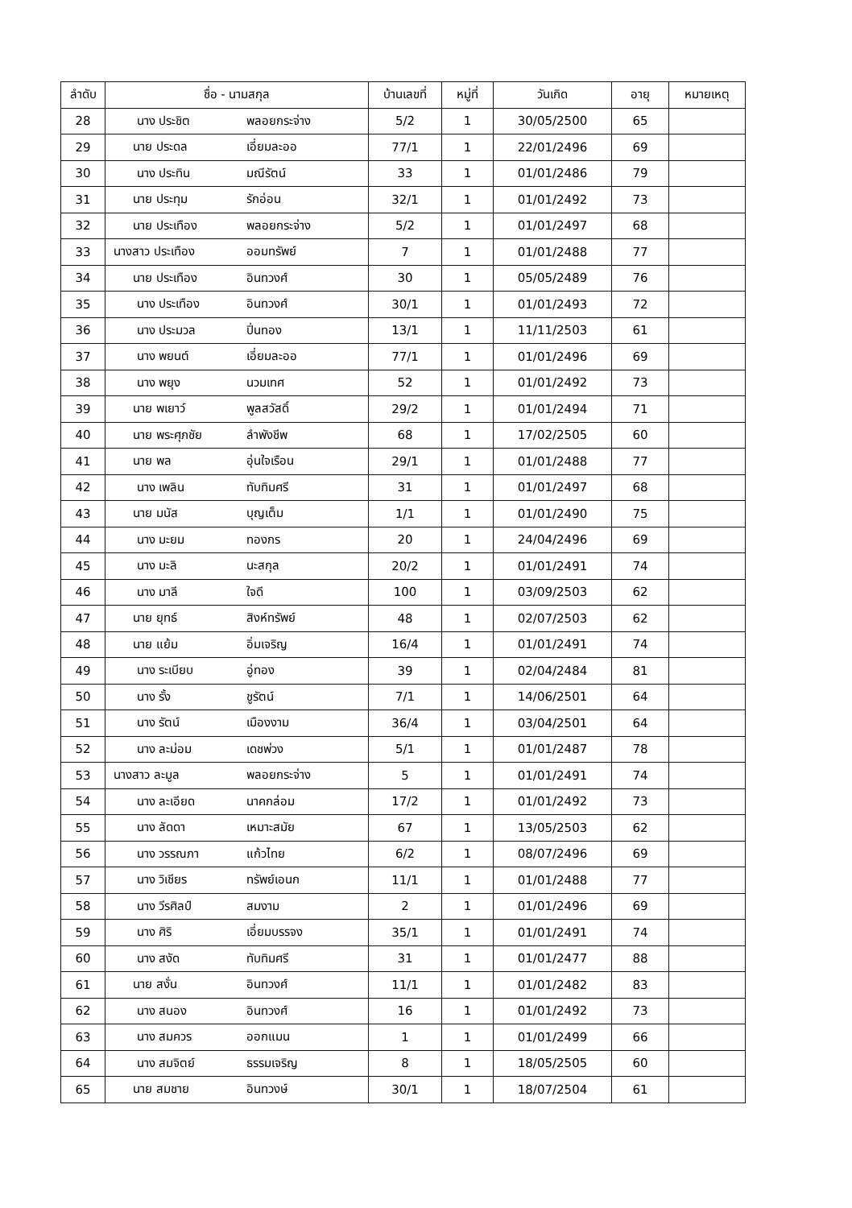| ลำดับ | ชื่อ - นามสกุล | บ้านเลขที่ | หมู่ที่ | วันเกิด | อายุ | หมายเหตุ |
| --- | --- | --- | --- | --- | --- | --- |
| 28 | นาง ประชิต พลอยกระจ่าง | 5/2 | 1 | 30/05/2500 | 65 | |
| 29 | นาย ประดล เอี่ยมละออ | 77/1 | 1 | 22/01/2496 | 69 | |
| 30 | นาง ประทิน มณีรัตน์ | 33 | 1 | 01/01/2486 | 79 | |
| 31 | นาย ประทุม รักอ่อน | 32/1 | 1 | 01/01/2492 | 73 | |
| 32 | นาย ประเทือง พลอยกระจ่าง | 5/2 | 1 | 01/01/2497 | 68 | |
| 33 | นางสาว ประเทือง ออมทรัพย์ | 7 | 1 | 01/01/2488 | 77 | |
| 34 | นาย ประเทือง อินทวงศ์ | 30 | 1 | 05/05/2489 | 76 | |
| 35 | นาง ประเทือง อินทวงศ์ | 30/1 | 1 | 01/01/2493 | 72 | |
| 36 | นาง ประมวล ปิ่นทอง | 13/1 | 1 | 11/11/2503 | 61 | |
| 37 | นาง พยนต์ เอี่ยมละออ | 77/1 | 1 | 01/01/2496 | 69 | |
| 38 | นาง พยุง นวมเทศ | 52 | 1 | 01/01/2492 | 73 | |
| 39 | นาย พเยาว์ พูลสวัสดิ์ | 29/2 | 1 | 01/01/2494 | 71 | |
| 40 | นาย พระศุภชัย ลำพังชีพ | 68 | 1 | 17/02/2505 | 60 | |
| 41 | นาย พล อุ่นใจเรือน | 29/1 | 1 | 01/01/2488 | 77 | |
| 42 | นาง เพลิน ทับทิมศรี | 31 | 1 | 01/01/2497 | 68 | |
| 43 | นาย มนัส บุญเต็ม | 1/1 | 1 | 01/01/2490 | 75 | |
| 44 | นาง มะยม ทองกร | 20 | 1 | 24/04/2496 | 69 | |
| 45 | นาง มะลิ นะสกุล | 20/2 | 1 | 01/01/2491 | 74 | |
| 46 | นาง มาลี ใจดี | 100 | 1 | 03/09/2503 | 62 | |
| 47 | นาย ยุทธ์ สิงห์ทรัพย์ | 48 | 1 | 02/07/2503 | 62 | |
| 48 | นาย แย้ม อิ่มเจริญ | 16/4 | 1 | 01/01/2491 | 74 | |
| 49 | นาง ระเบียบ อู่ทอง | 39 | 1 | 02/04/2484 | 81 | |
| 50 | นาง รั้ง ชูรัตน์ | 7/1 | 1 | 14/06/2501 | 64 | |
| 51 | นาง รัตน์ เมืองงาม | 36/4 | 1 | 03/04/2501 | 64 | |
| 52 | นาง ละม่อม เดชพ่วง | 5/1 | 1 | 01/01/2487 | 78 | |
| 53 | นางสาว ละมูล พลอยกระจ่าง | 5 | 1 | 01/01/2491 | 74 | |
| 54 | นาง ละเอียด นาคกล่อม | 17/2 | 1 | 01/01/2492 | 73 | |
| 55 | นาง ลัดดา เหมาะสมัย | 67 | 1 | 13/05/2503 | 62 | |
| 56 | นาง วรรณภา แก้วไทย | 6/2 | 1 | 08/07/2496 | 69 | |
| 57 | นาง วิเชียร ทรัพย์เอนก | 11/1 | 1 | 01/01/2488 | 77 | |
| 58 | นาง วีรศิลป์ สมงาม | 2 | 1 | 01/01/2496 | 69 | |
| 59 | นาง ศิริ เอี่ยมบรรจง | 35/1 | 1 | 01/01/2491 | 74 | |
| 60 | นาง สงัด ทับทิมศรี | 31 | 1 | 01/01/2477 | 88 | |
| 61 | นาย สงั่น อินทวงศ์ | 11/1 | 1 | 01/01/2482 | 83 | |
| 62 | นาง สนอง อินทวงศ์ | 16 | 1 | 01/01/2492 | 73 | |
| 63 | นาง สมควร ออกแมน | 1 | 1 | 01/01/2499 | 66 | |
| 64 | นาง สมจิตย์ ธรรมเจริญ | 8 | 1 | 18/05/2505 | 60 | |
| 65 | นาย สมชาย อินทวงษ์ | 30/1 | 1 | 18/07/2504 | 61 | |